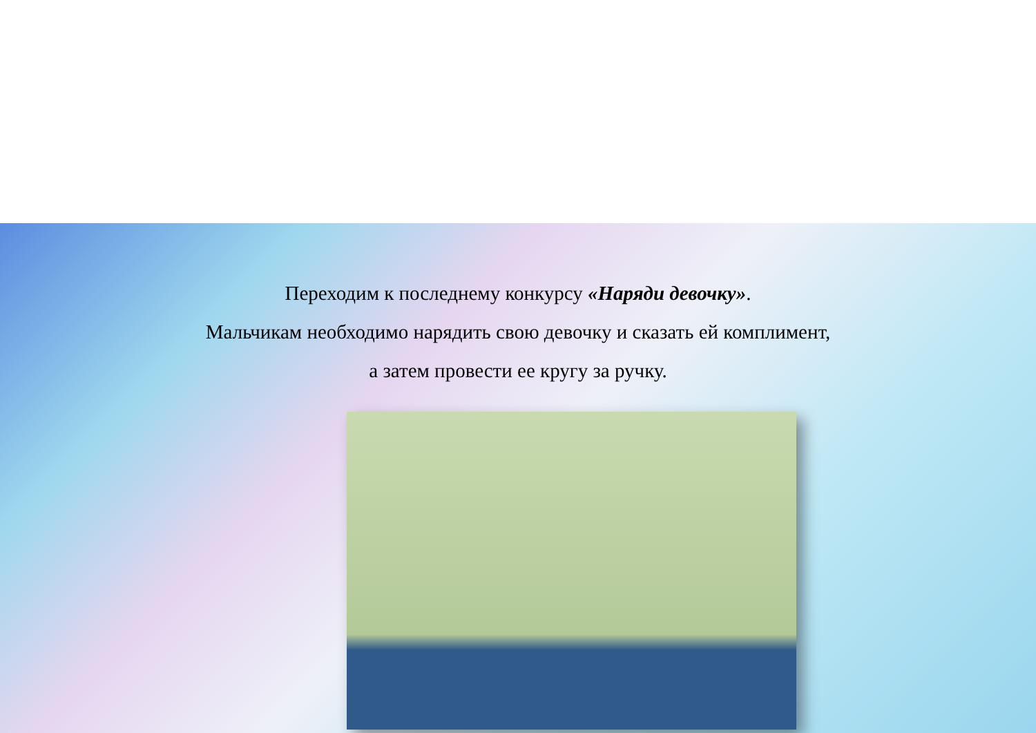Переходим к последнему конкурсу «Наряди девочку».
Мальчикам необходимо нарядить свою девочку и сказать ей комплимент,
а затем провести ее кругу за ручку.